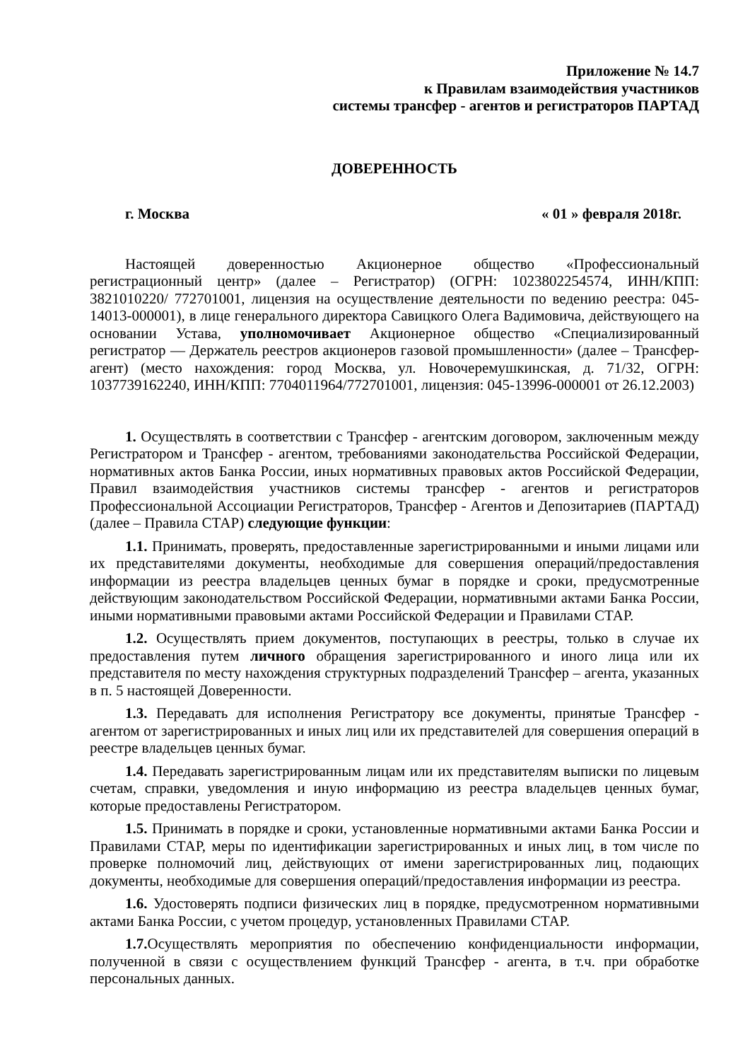Приложение № 14.7
к Правилам взаимодействия участников
системы трансфер - агентов и регистраторов ПАРТАД
ДОВЕРЕННОСТЬ
г. Москва « 01 » февраля 2018г.
Настоящей доверенностью Акционерное общество «Профессиональный регистрационный центр» (далее – Регистратор) (ОГРН: 1023802254574, ИНН/КПП: 3821010220/ 772701001, лицензия на осуществление деятельности по ведению реестра: 045-14013-000001), в лице генерального директора Савицкого Олега Вадимовича, действующего на основании Устава, уполномочивает Акционерное общество «Специализированный регистратор — Держатель реестров акционеров газовой промышленности» (далее – Трансфер-агент) (место нахождения: город Москва, ул. Новочеремушкинская, д. 71/32, ОГРН: 1037739162240, ИНН/КПП: 7704011964/772701001, лицензия: 045-13996-000001 от 26.12.2003)
1. Осуществлять в соответствии с Трансфер - агентским договором, заключенным между Регистратором и Трансфер - агентом, требованиями законодательства Российской Федерации, нормативных актов Банка России, иных нормативных правовых актов Российской Федерации, Правил взаимодействия участников системы трансфер - агентов и регистраторов Профессиональной Ассоциации Регистраторов, Трансфер - Агентов и Депозитариев (ПАРТАД) (далее – Правила СТАР) следующие функции:
1.1. Принимать, проверять, предоставленные зарегистрированными и иными лицами или их представителями документы, необходимые для совершения операций/предоставления информации из реестра владельцев ценных бумаг в порядке и сроки, предусмотренные действующим законодательством Российской Федерации, нормативными актами Банка России, иными нормативными правовыми актами Российской Федерации и Правилами СТАР.
1.2. Осуществлять прием документов, поступающих в реестры, только в случае их предоставления путем личного обращения зарегистрированного и иного лица или их представителя по месту нахождения структурных подразделений Трансфер – агента, указанных в п. 5 настоящей Доверенности.
1.3. Передавать для исполнения Регистратору все документы, принятые Трансфер - агентом от зарегистрированных и иных лиц или их представителей для совершения операций в реестре владельцев ценных бумаг.
1.4. Передавать зарегистрированным лицам или их представителям выписки по лицевым счетам, справки, уведомления и иную информацию из реестра владельцев ценных бумаг, которые предоставлены Регистратором.
1.5. Принимать в порядке и сроки, установленные нормативными актами Банка России и Правилами СТАР, меры по идентификации зарегистрированных и иных лиц, в том числе по проверке полномочий лиц, действующих от имени зарегистрированных лиц, подающих документы, необходимые для совершения операций/предоставления информации из реестра.
1.6. Удостоверять подписи физических лиц в порядке, предусмотренном нормативными актами Банка России, с учетом процедур, установленных Правилами СТАР.
1.7. Осуществлять мероприятия по обеспечению конфиденциальности информации, полученной в связи с осуществлением функций Трансфер - агента, в т.ч. при обработке персональных данных.